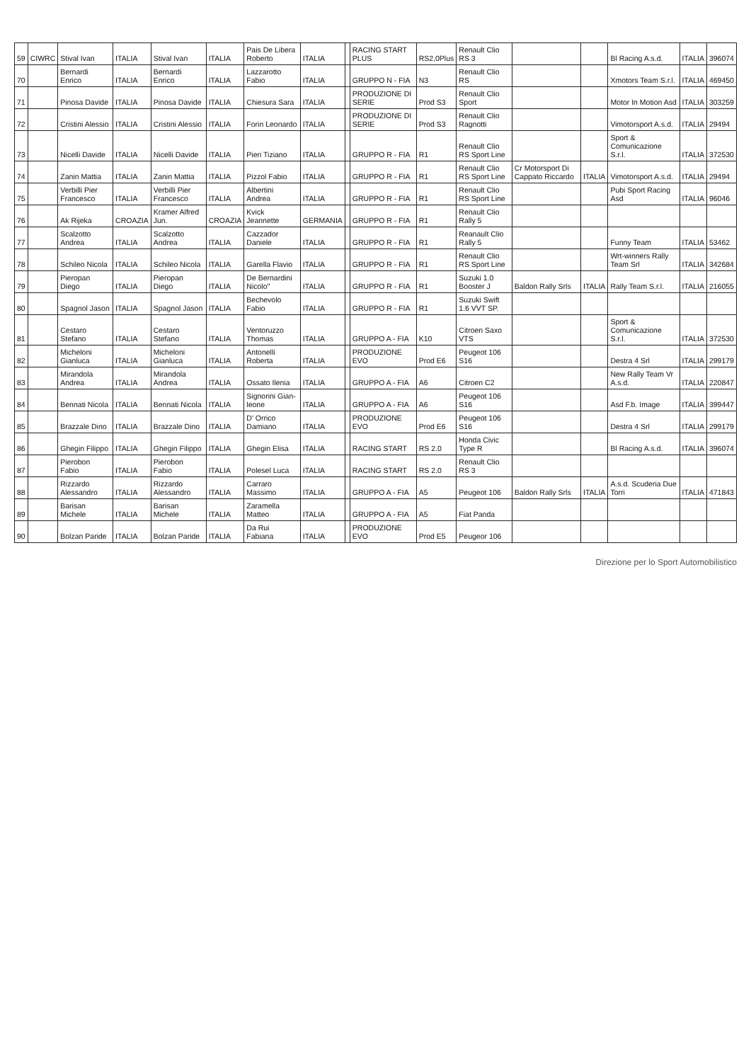| 59 | CIWRC | Stival Ivan | ITALIA | Stival Ivan | ITALIA | Pais De Libera Roberto | ITALIA | | RACING START PLUS | RS2,0Plus | Renault Clio RS 3 | | | Bl Racing A.s.d. | ITALIA | 396074 |
| 70 | | Bernardi Enrico | ITALIA | Bernardi Enrico | ITALIA | Lazzarotto Fabio | ITALIA | | GRUPPO N - FIA | N3 | Renault Clio RS | | | Xmotors Team S.r.l. | ITALIA | 469450 |
| 71 | | Pinosa Davide | ITALIA | Pinosa Davide | ITALIA | Chiesura Sara | ITALIA | | PRODUZIONE DI SERIE | Prod S3 | Renault Clio Sport | | | Motor In Motion Asd | ITALIA | 303259 |
| 72 | | Cristini Alessio | ITALIA | Cristini Alessio | ITALIA | Forin Leonardo | ITALIA | | PRODUZIONE DI SERIE | Prod S3 | Renault Clio Ragnotti | | | Vimotorsport A.s.d. | ITALIA | 29494 |
| 73 | | Nicelli Davide | ITALIA | Nicelli Davide | ITALIA | Pieri Tiziano | ITALIA | | GRUPPO R - FIA | R1 | Renault Clio RS Sport Line | | | Sport & Comunicazione S.r.l. | ITALIA | 372530 |
| 74 | | Zanin Mattia | ITALIA | Zanin Mattia | ITALIA | Pizzol Fabio | ITALIA | | GRUPPO R - FIA | R1 | Renault Clio RS Sport Line | Cr Motorsport Di Cappato Riccardo | ITALIA | Vimotorsport A.s.d. | ITALIA | 29494 |
| 75 | | Verbilli Pier Francesco | ITALIA | Verbilli Pier Francesco | ITALIA | Albertini Andrea | ITALIA | | GRUPPO R - FIA | R1 | Renault Clio RS Sport Line | | | Pubi Sport Racing Asd | ITALIA | 96046 |
| 76 | | Ak Rijeka | CROAZIA | Kramer Alfred Jun. | CROAZIA | Kvick Jeannette | GERMANIA | | GRUPPO R - FIA | R1 | Renault Clio Rally 5 | | | | | |
| 77 | | Scalzotto Andrea | ITALIA | Scalzotto Andrea | ITALIA | Cazzador Daniele | ITALIA | | GRUPPO R - FIA | R1 | Reanault Clio Rally 5 | | | Funny Team | ITALIA | 53462 |
| 78 | | Schileo Nicola | ITALIA | Schileo Nicola | ITALIA | Garella Flavio | ITALIA | | GRUPPO R - FIA | R1 | Renault Clio RS Sport Line | | | Wrt-winners Rally Team Srl | ITALIA | 342684 |
| 79 | | Pieropan Diego | ITALIA | Pieropan Diego | ITALIA | De Bernardini Nicolo'' | ITALIA | | GRUPPO R - FIA | R1 | Suzuki 1.0 Booster J | Baldon Rally Srls | ITALIA | Rally Team S.r.l. | ITALIA | 216055 |
| 80 | | Spagnol Jason | ITALIA | Spagnol Jason | ITALIA | Bechevolo Fabio | ITALIA | | GRUPPO R - FIA | R1 | Suzuki Swift 1.6 VVT SP. | | | | | |
| 81 | | Cestaro Stefano | ITALIA | Cestaro Stefano | ITALIA | Ventoruzzo Thomas | ITALIA | | GRUPPO A - FIA | K10 | Citroen Saxo VTS | | | Sport & Comunicazione S.r.l. | ITALIA | 372530 |
| 82 | | Micheloni Gianluca | ITALIA | Micheloni Gianluca | ITALIA | Antonelli Roberta | ITALIA | | PRODUZIONE EVO | Prod E6 | Peugeot 106 S16 | | | Destra 4 Srl | ITALIA | 299179 |
| 83 | | Mirandola Andrea | ITALIA | Mirandola Andrea | ITALIA | Ossato Ilenia | ITALIA | | GRUPPO A - FIA | A6 | Citroen C2 | | | New Rally Team Vr A.s.d. | ITALIA | 220847 |
| 84 | | Bennati Nicola | ITALIA | Bennati Nicola | ITALIA | Signorini Gian-leone | ITALIA | | GRUPPO A - FIA | A6 | Peugeot 106 S16 | | | Asd F.b. Image | ITALIA | 399447 |
| 85 | | Brazzale Dino | ITALIA | Brazzale Dino | ITALIA | D' Orrico Damiano | ITALIA | | PRODUZIONE EVO | Prod E6 | Peugeot 106 S16 | | | Destra 4 Srl | ITALIA | 299179 |
| 86 | | Ghegin Filippo | ITALIA | Ghegin Filippo | ITALIA | Ghegin Elisa | ITALIA | | RACING START | RS 2.0 | Honda Civic Type R | | | Bl Racing A.s.d. | ITALIA | 396074 |
| 87 | | Pierobon Fabio | ITALIA | Pierobon Fabio | ITALIA | Polesel Luca | ITALIA | | RACING START | RS 2.0 | Renault Clio RS 3 | | | | | |
| 88 | | Rizzardo Alessandro | ITALIA | Rizzardo Alessandro | ITALIA | Carraro Massimo | ITALIA | | GRUPPO A - FIA | A5 | Peugeot 106 | Baldon Rally Srls | ITALIA | A.s.d. Scuderia Due Torri | ITALIA | 471843 |
| 89 | | Barisan Michele | ITALIA | Barisan Michele | ITALIA | Zaramella Matteo | ITALIA | | GRUPPO A - FIA | A5 | Fiat Panda | | | | | |
| 90 | | Bolzan Paride | ITALIA | Bolzan Paride | ITALIA | Da Rui Fabiana | ITALIA | | PRODUZIONE EVO | Prod E5 | Peugeor 106 | | | | | |
Direzione per lo Sport Automobilistico